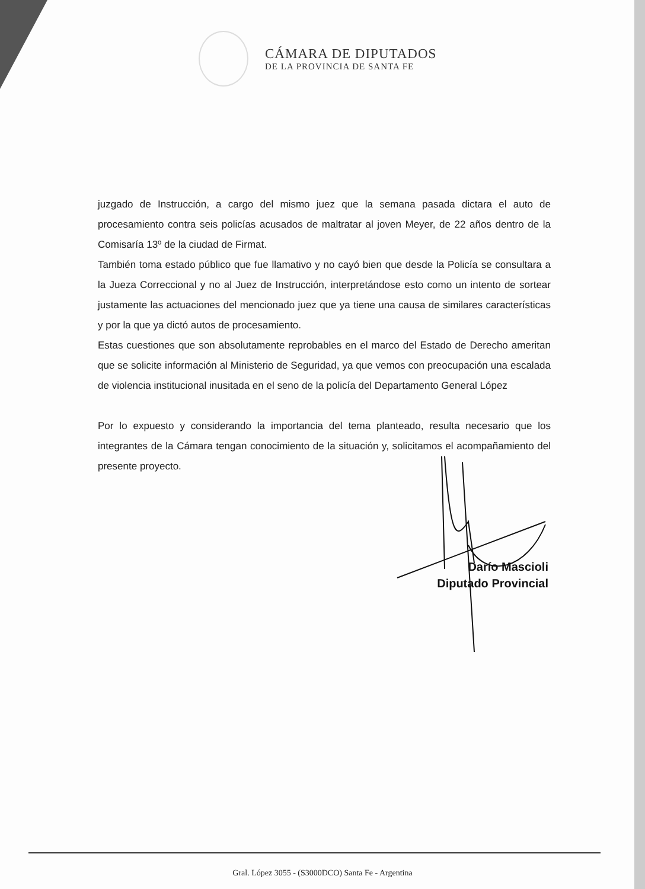CÁMARA DE DIPUTADOS
DE LA PROVINCIA DE SANTA FE
juzgado de Instrucción, a cargo del mismo juez que la semana pasada dictara el auto de procesamiento contra seis policías acusados de maltratar al joven Meyer, de 22 años dentro de la Comisaría 13º de la ciudad de Firmat.
También toma estado público que fue llamativo y no cayó bien que desde la Policía se consultara a la Jueza Correccional y no al Juez de Instrucción, interpretándose esto como un intento de sortear justamente las actuaciones del mencionado juez que ya tiene una causa de similares características y por la que ya dictó autos de procesamiento.
Estas cuestiones que son absolutamente reprobables en el marco del Estado de Derecho ameritan que se solicite información al Ministerio de Seguridad, ya que vemos con preocupación una escalada de violencia institucional inusitada en el seno de la policía del Departamento General López
Por lo expuesto y considerando la importancia del tema planteado, resulta necesario que los integrantes de la Cámara tengan conocimiento de la situación y, solicitamos el acompañamiento del presente proyecto.
Darío Mascioli
Diputado Provincial
Gral. López 3055 - (S3000DCO) Santa Fe - Argentina